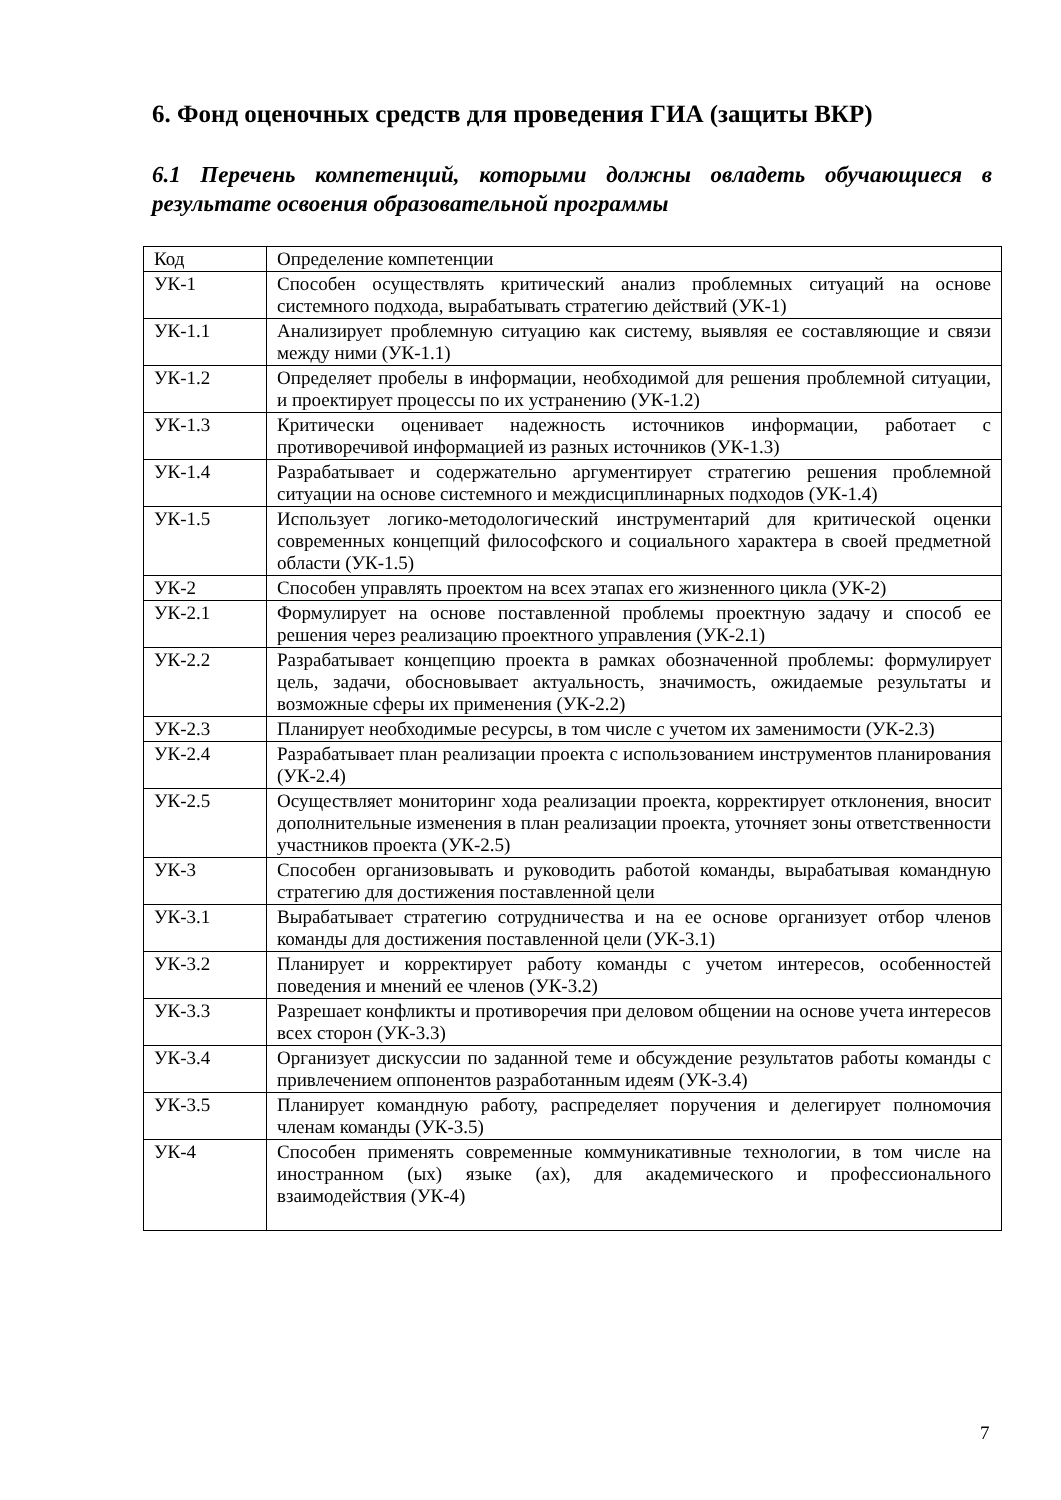6. Фонд оценочных средств для проведения ГИА (защиты ВКР)
6.1 Перечень компетенций, которыми должны овладеть обучающиеся в результате освоения образовательной программы
| Код | Определение компетенции |
| --- | --- |
| УК-1 | Способен осуществлять критический анализ проблемных ситуаций на основе системного подхода, вырабатывать стратегию действий (УК-1) |
| УК-1.1 | Анализирует проблемную ситуацию как систему, выявляя ее составляющие и связи между ними (УК-1.1) |
| УК-1.2 | Определяет пробелы в информации, необходимой для решения проблемной ситуации, и проектирует процессы по их устранению (УК-1.2) |
| УК-1.3 | Критически оценивает надежность источников информации, работает с противоречивой информацией из разных источников (УК-1.3) |
| УК-1.4 | Разрабатывает и содержательно аргументирует стратегию решения проблемной ситуации на основе системного и междисциплинарных подходов (УК-1.4) |
| УК-1.5 | Использует логико-методологический инструментарий для критической оценки современных концепций философского и социального характера в своей предметной области (УК-1.5) |
| УК-2 | Способен управлять проектом на всех этапах его жизненного цикла (УК-2) |
| УК-2.1 | Формулирует на основе поставленной проблемы проектную задачу и способ ее решения через реализацию проектного управления (УК-2.1) |
| УК-2.2 | Разрабатывает концепцию проекта в рамках обозначенной проблемы: формулирует цель, задачи, обосновывает актуальность, значимость, ожидаемые результаты и возможные сферы их применения (УК-2.2) |
| УК-2.3 | Планирует необходимые ресурсы, в том числе с учетом их заменимости (УК-2.3) |
| УК-2.4 | Разрабатывает план реализации проекта с использованием инструментов планирования (УК-2.4) |
| УК-2.5 | Осуществляет мониторинг хода реализации проекта, корректирует отклонения, вносит дополнительные изменения в план реализации проекта, уточняет зоны ответственности участников проекта (УК-2.5) |
| УК-3 | Способен организовывать и руководить работой команды, вырабатывая командную стратегию для достижения поставленной цели |
| УК-3.1 | Вырабатывает стратегию сотрудничества и на ее основе организует отбор членов команды для достижения поставленной цели (УК-3.1) |
| УК-3.2 | Планирует и корректирует работу команды с учетом интересов, особенностей поведения и мнений ее членов (УК-3.2) |
| УК-3.3 | Разрешает конфликты и противоречия при деловом общении на основе учета интересов всех сторон (УК-3.3) |
| УК-3.4 | Организует дискуссии по заданной теме и обсуждение результатов работы команды с привлечением оппонентов разработанным идеям (УК-3.4) |
| УК-3.5 | Планирует командную работу, распределяет поручения и делегирует полномочия членам команды (УК-3.5) |
| УК-4 | Способен применять современные коммуникативные технологии, в том числе на иностранном (ых) языке (ах), для академического и профессионального взаимодействия (УК-4) |
7